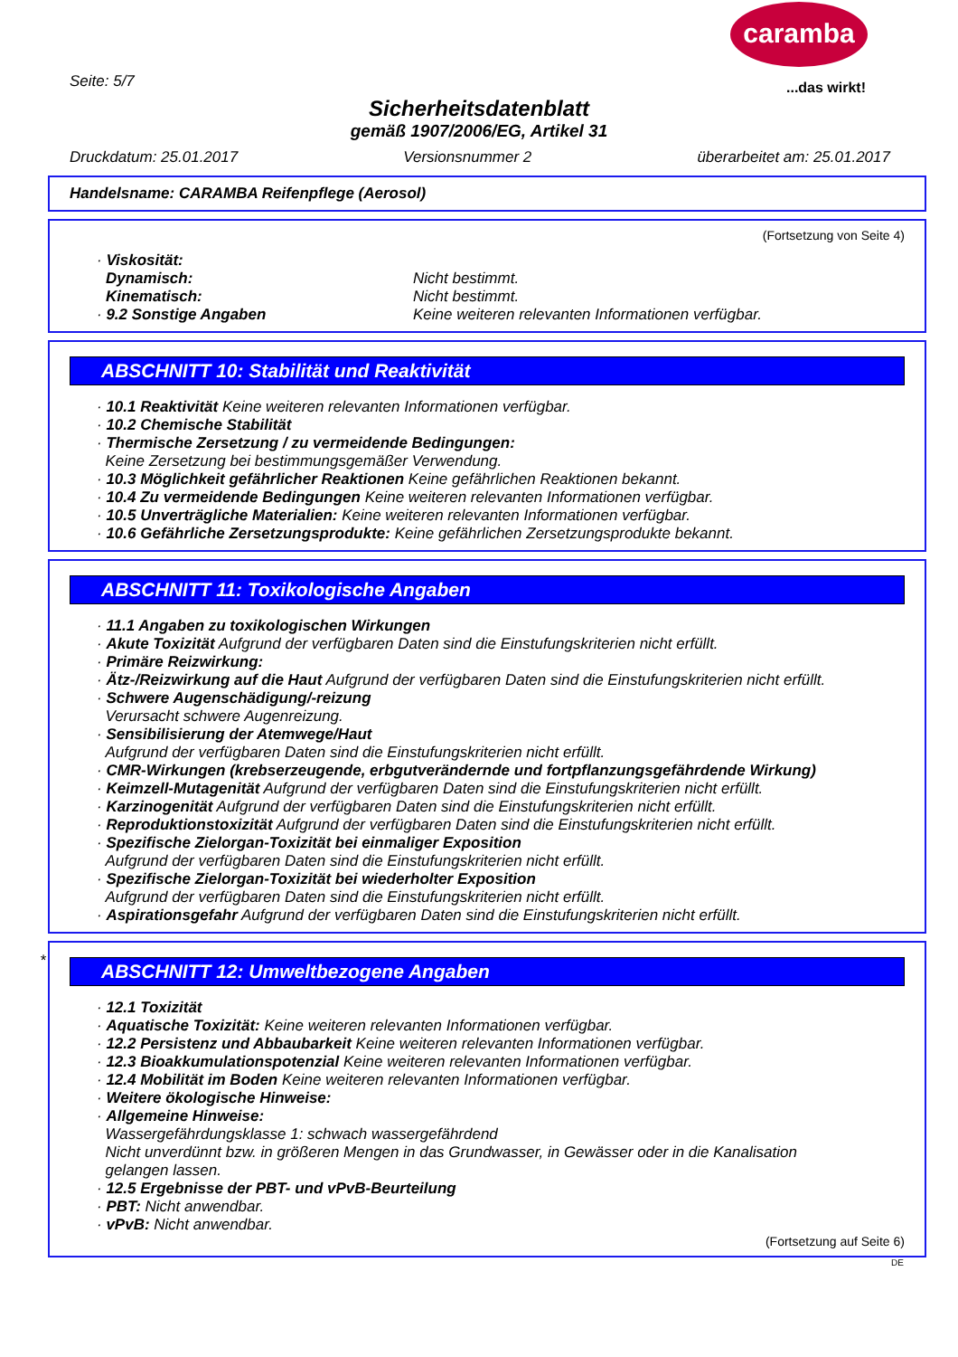caramba
...das wirkt!
Seite: 5/7
Sicherheitsdatenblatt
gemäß 1907/2006/EG, Artikel 31
Druckdatum: 25.01.2017 Versionsnummer 2 überarbeitet am: 25.01.2017
Handelsname: CARAMBA Reifenpflege (Aerosol)
(Fortsetzung von Seite 4)
· Viskosität:
Dynamisch: Nicht bestimmt.
Kinematisch: Nicht bestimmt.
· 9.2 Sonstige Angaben Keine weiteren relevanten Informationen verfügbar.
ABSCHNITT 10: Stabilität und Reaktivität
· 10.1 Reaktivität Keine weiteren relevanten Informationen verfügbar.
· 10.2 Chemische Stabilität
· Thermische Zersetzung / zu vermeidende Bedingungen:
Keine Zersetzung bei bestimmungsgemäßer Verwendung.
· 10.3 Möglichkeit gefährlicher Reaktionen Keine gefährlichen Reaktionen bekannt.
· 10.4 Zu vermeidende Bedingungen Keine weiteren relevanten Informationen verfügbar.
· 10.5 Unverträgliche Materialien: Keine weiteren relevanten Informationen verfügbar.
· 10.6 Gefährliche Zersetzungsprodukte: Keine gefährlichen Zersetzungsprodukte bekannt.
ABSCHNITT 11: Toxikologische Angaben
· 11.1 Angaben zu toxikologischen Wirkungen
· Akute Toxizität Aufgrund der verfügbaren Daten sind die Einstufungskriterien nicht erfüllt.
· Primäre Reizwirkung:
· Ätz-/Reizwirkung auf die Haut Aufgrund der verfügbaren Daten sind die Einstufungskriterien nicht erfüllt.
· Schwere Augenschädigung/-reizung
Verursacht schwere Augenreizung.
· Sensibilisierung der Atemwege/Haut
Aufgrund der verfügbaren Daten sind die Einstufungskriterien nicht erfüllt.
· CMR-Wirkungen (krebserzeugende, erbgutverändernde und fortpflanzungsgefährdende Wirkung)
· Keimzell-Mutagenität Aufgrund der verfügbaren Daten sind die Einstufungskriterien nicht erfüllt.
· Karzinogenität Aufgrund der verfügbaren Daten sind die Einstufungskriterien nicht erfüllt.
· Reproduktionstoxizität Aufgrund der verfügbaren Daten sind die Einstufungskriterien nicht erfüllt.
· Spezifische Zielorgan-Toxizität bei einmaliger Exposition
Aufgrund der verfügbaren Daten sind die Einstufungskriterien nicht erfüllt.
· Spezifische Zielorgan-Toxizität bei wiederholter Exposition
Aufgrund der verfügbaren Daten sind die Einstufungskriterien nicht erfüllt.
· Aspirationsgefahr Aufgrund der verfügbaren Daten sind die Einstufungskriterien nicht erfüllt.
*
ABSCHNITT 12: Umweltbezogene Angaben
· 12.1 Toxizität
· Aquatische Toxizität: Keine weiteren relevanten Informationen verfügbar.
· 12.2 Persistenz und Abbaubarkeit Keine weiteren relevanten Informationen verfügbar.
· 12.3 Bioakkumulationspotenzial Keine weiteren relevanten Informationen verfügbar.
· 12.4 Mobilität im Boden Keine weiteren relevanten Informationen verfügbar.
· Weitere ökologische Hinweise:
· Allgemeine Hinweise:
Wassergefährdungsklasse 1: schwach wassergefährdend
Nicht unverdünnt bzw. in größeren Mengen in das Grundwasser, in Gewässer oder in die Kanalisation
gelangen lassen.
· 12.5 Ergebnisse der PBT- und vPvB-Beurteilung
· PBT: Nicht anwendbar.
· vPvB: Nicht anwendbar.
(Fortsetzung auf Seite 6)
DE